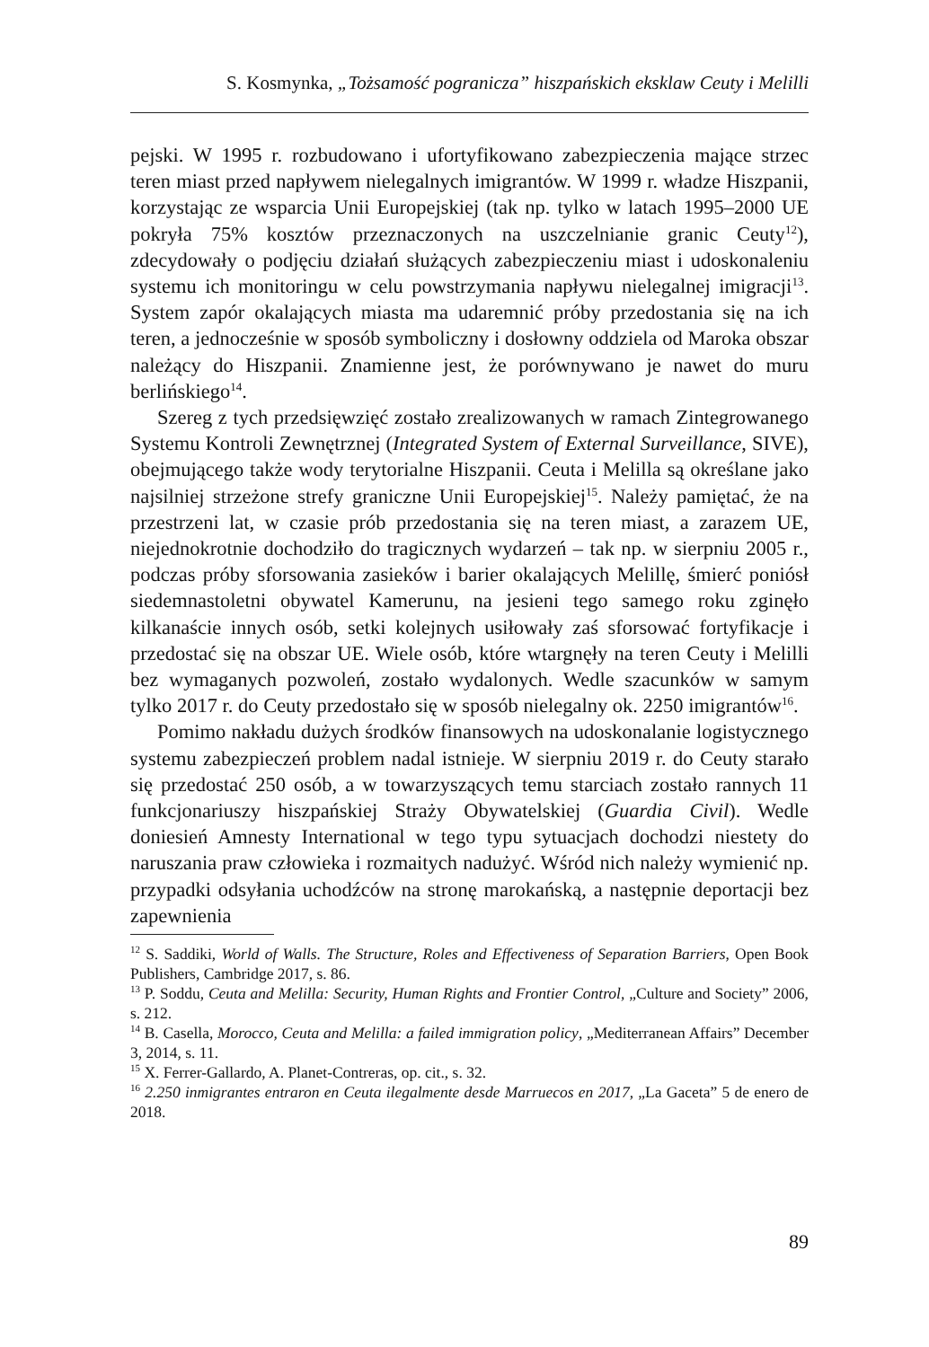S. Kosmynka, „Tożsamość pogranicza” hiszpańskich eksklaw Ceuty i Melilli
pejski. W 1995 r. rozbudowano i ufortyfikowano zabezpieczenia mające strzec teren miast przed napływem nielegalnych imigrantów. W 1999 r. władze Hiszpanii, korzystając ze wsparcia Unii Europejskiej (tak np. tylko w latach 1995–2000 UE pokryła 75% kosztów przeznaczonych na uszczelnianie granic Ceuty<sup>12</sup>), zdecydowały o podjęciu działań służących zabezpieczeniu miast i udoskonaleniu systemu ich monitoringu w celu powstrzymania napływu nielegalnej imigracji<sup>13</sup>. System zapór okalających miasta ma udaremnić próby przedostania się na ich teren, a jednocześnie w sposób symboliczny i dosłowny oddziela od Maroka obszar należący do Hiszpanii. Znamienne jest, że porównywano je nawet do muru berlińskiego<sup>14</sup>.
Szereg z tych przedsięwzięć zostało zrealizowanych w ramach Zintegrowanego Systemu Kontroli Zewnętrznej (Integrated System of External Surveillance, SIVE), obejmującego także wody terytorialne Hiszpanii. Ceuta i Melilla są określane jako najsilniej strzeżone strefy graniczne Unii Europejskiej<sup>15</sup>. Należy pamiętać, że na przestrzeni lat, w czasie prób przedostania się na teren miast, a zarazem UE, niejednokrotnie dochodziło do tragicznych wydarzeń – tak np. w sierpniu 2005 r., podczas próby sforsowania zasieków i barier okalających Melillę, śmierć poniósł siedemnastoletni obywatel Kamerunu, na jesieni tego samego roku zginęło kilkanaście innych osób, setki kolejnych usiłowały zaś sforsować fortyfikacje i przedostać się na obszar UE. Wiele osób, które wtargnęły na teren Ceuty i Melilli bez wymaganych pozwoleń, zostało wydalonych. Wedle szacunków w samym tylko 2017 r. do Ceuty przedostało się w sposób nielegalny ok. 2250 imigrantów<sup>16</sup>.
Pomimo nakładu dużych środków finansowych na udoskonalanie logistycznego systemu zabezpieczeń problem nadal istnieje. W sierpniu 2019 r. do Ceuty starało się przedostać 250 osób, a w towarzyszących temu starciach zostało rannych 11 funkcjonariuszy hiszpańskiej Straży Obywatelskiej (Guardia Civil). Wedle doniesień Amnesty International w tego typu sytuacjach dochodzi niestety do naruszania praw człowieka i rozmaitych nadużyć. Wśród nich należy wymienić np. przypadki odsyłania uchodźców na stronę marokańską, a następnie deportacji bez zapewnienia
<sup>12</sup> S. Saddiki, World of Walls. The Structure, Roles and Effectiveness of Separation Barriers, Open Book Publishers, Cambridge 2017, s. 86.
<sup>13</sup> P. Soddu, Ceuta and Melilla: Security, Human Rights and Frontier Control, „Culture and Society” 2006, s. 212.
<sup>14</sup> B. Casella, Morocco, Ceuta and Melilla: a failed immigration policy, „Mediterranean Affairs” December 3, 2014, s. 11.
<sup>15</sup> X. Ferrer-Gallardo, A. Planet-Contreras, op. cit., s. 32.
<sup>16</sup> 2.250 inmigrantes entraron en Ceuta ilegalmente desde Marruecos en 2017, „La Gaceta” 5 de enero de 2018.
89